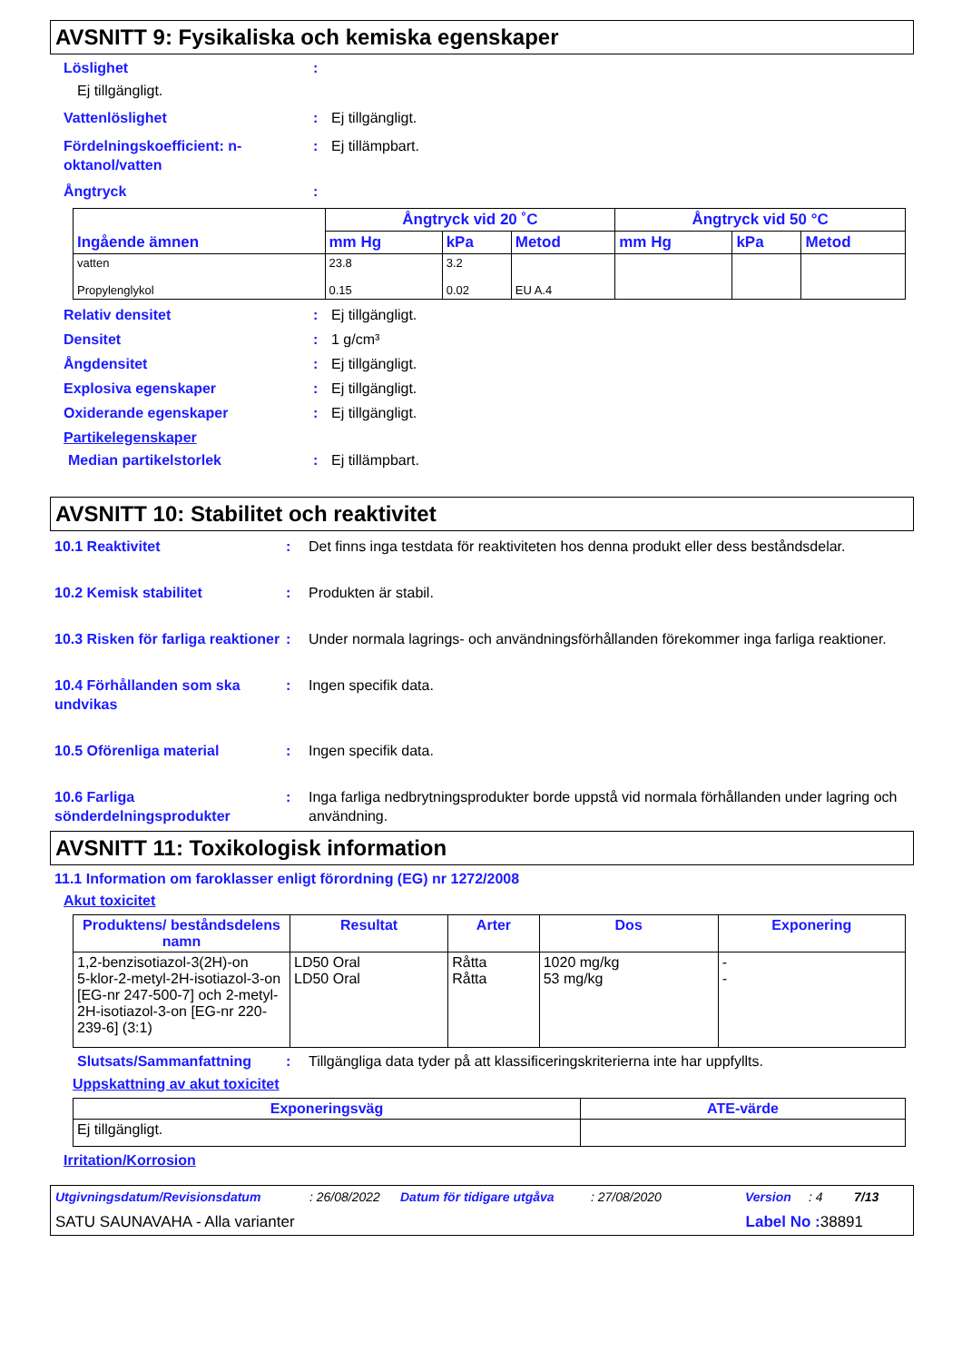AVSNITT 9: Fysikaliska och kemiska egenskaper
Löslighet:
Ej tillgängligt.
Vattenlöslighet: Ej tillgängligt.
Fördelningskoefficient: n-oktanol/vatten: Ej tillämpbart.
Ångtryck:
| Ingående ämnen | Ångtryck vid 20 ˚C | | | Ångtryck vid 50 °C | | |
| --- | --- | --- | --- | --- | --- | --- |
| | mm Hg | kPa | Metod | mm Hg | kPa | Metod |
| vatten Propylenglykol | 23.8 0.15 | 3.2 0.02 | EU A.4 | | | |
Relativ densitet: Ej tillgängligt.
Densitet: 1 g/cm³
Ångdensitet: Ej tillgängligt.
Explosiva egenskaper: Ej tillgängligt.
Oxiderande egenskaper: Ej tillgängligt.
Partikelegenskaper
Median partikelstorlek: Ej tillämpbart.
AVSNITT 10: Stabilitet och reaktivitet
10.1 Reaktivitet: Det finns inga testdata för reaktiviteten hos denna produkt eller dess beståndsdelar.
10.2 Kemisk stabilitet: Produkten är stabil.
10.3 Risken för farliga reaktioner: Under normala lagrings- och användningsförhållanden förekommer inga farliga reaktioner.
10.4 Förhållanden som ska undvikas: Ingen specifik data.
10.5 Oförenliga material: Ingen specifik data.
10.6 Farliga sönderdelningsprodukter: Inga farliga nedbrytningsprodukter borde uppstå vid normala förhållanden under lagring och användning.
AVSNITT 11: Toxikologisk information
11.1 Information om faroklasser enligt förordning (EG) nr 1272/2008
Akut toxicitet
| Produktens/ beståndsdelens namn | Resultat | Arter | Dos | Exponering |
| --- | --- | --- | --- | --- |
| 1,2-benzisotiazol-3(2H)-on 5-klor-2-metyl-2H-isotiazol-3-on [EG-nr 247-500-7] och 2-metyl-2H-isotiazol-3-on [EG-nr 220-239-6] (3:1) | LD50 Oral LD50 Oral | Råtta Råtta | 1020 mg/kg 53 mg/kg | - - |
Slutsats/Sammanfattning: Tillgängliga data tyder på att klassificeringskriterierna inte har uppfyllts.
Uppskattning av akut toxicitet
| Exponeringsväg | ATE-värde |
| --- | --- |
| Ej tillgängligt. | |
Irritation/Korrosion
Utgivningsdatum/Revisionsdatum: 26/08/2022 Datum för tidigare utgåva: 27/08/2020 Version: 4 7/13
SATU SAUNAVAHA - Alla varianter Label No : 38891